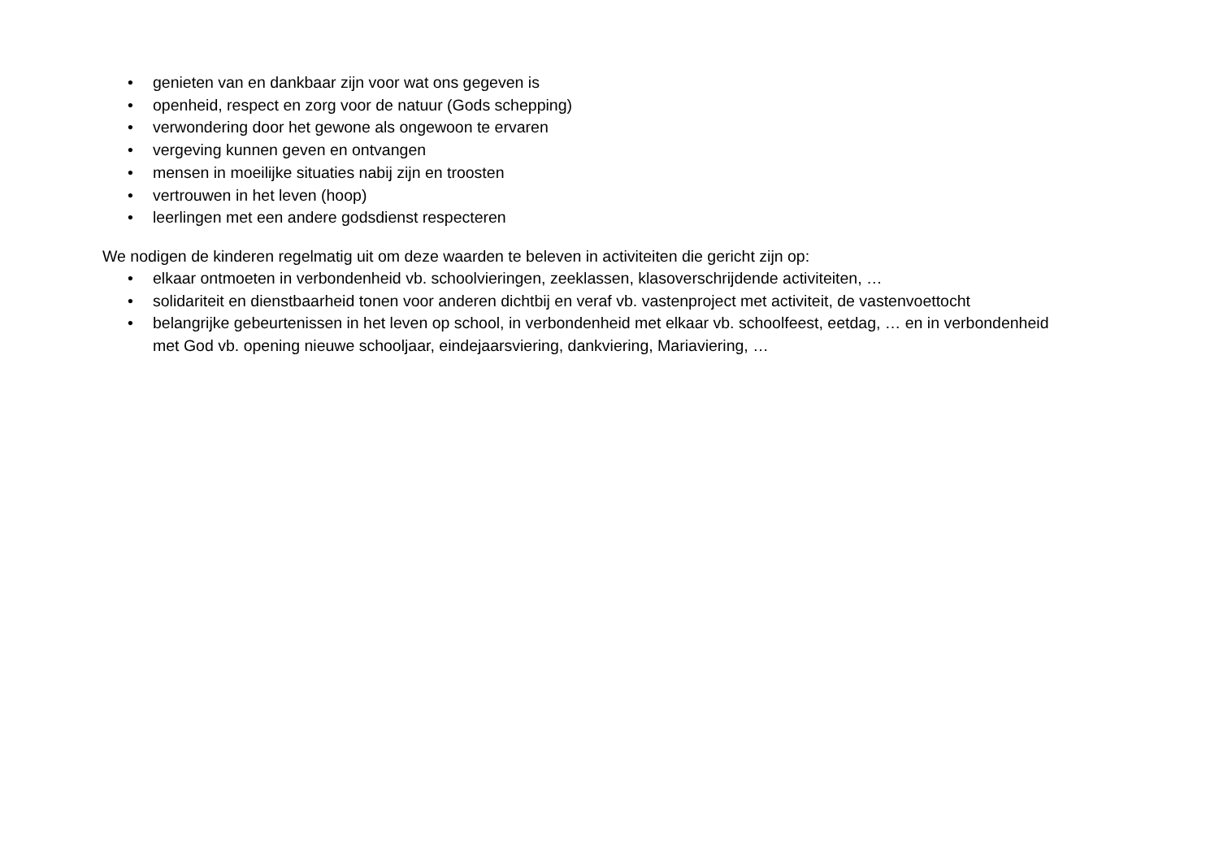• genieten van en dankbaar zijn voor wat ons gegeven is
• openheid, respect en zorg voor de natuur (Gods schepping)
• verwondering door het gewone als ongewoon te ervaren
• vergeving kunnen geven en ontvangen
• mensen in moeilijke situaties nabij zijn en troosten
• vertrouwen in het leven (hoop)
• leerlingen met een andere godsdienst respecteren
We nodigen de kinderen regelmatig uit om deze waarden te beleven in activiteiten die gericht zijn op:
• elkaar ontmoeten in verbondenheid vb. schoolvieringen, zeeklassen, klasoverschrijdende activiteiten, …
• solidariteit en dienstbaarheid tonen voor anderen dichtbij en veraf vb. vastenproject met activiteit, de vastenvoettocht
• belangrijke gebeurtenissen in het leven op school, in verbondenheid met elkaar vb. schoolfeest, eetdag, … en in verbondenheid met God vb. opening nieuwe schooljaar, eindejaarsviering, dankviering, Mariaviering, …